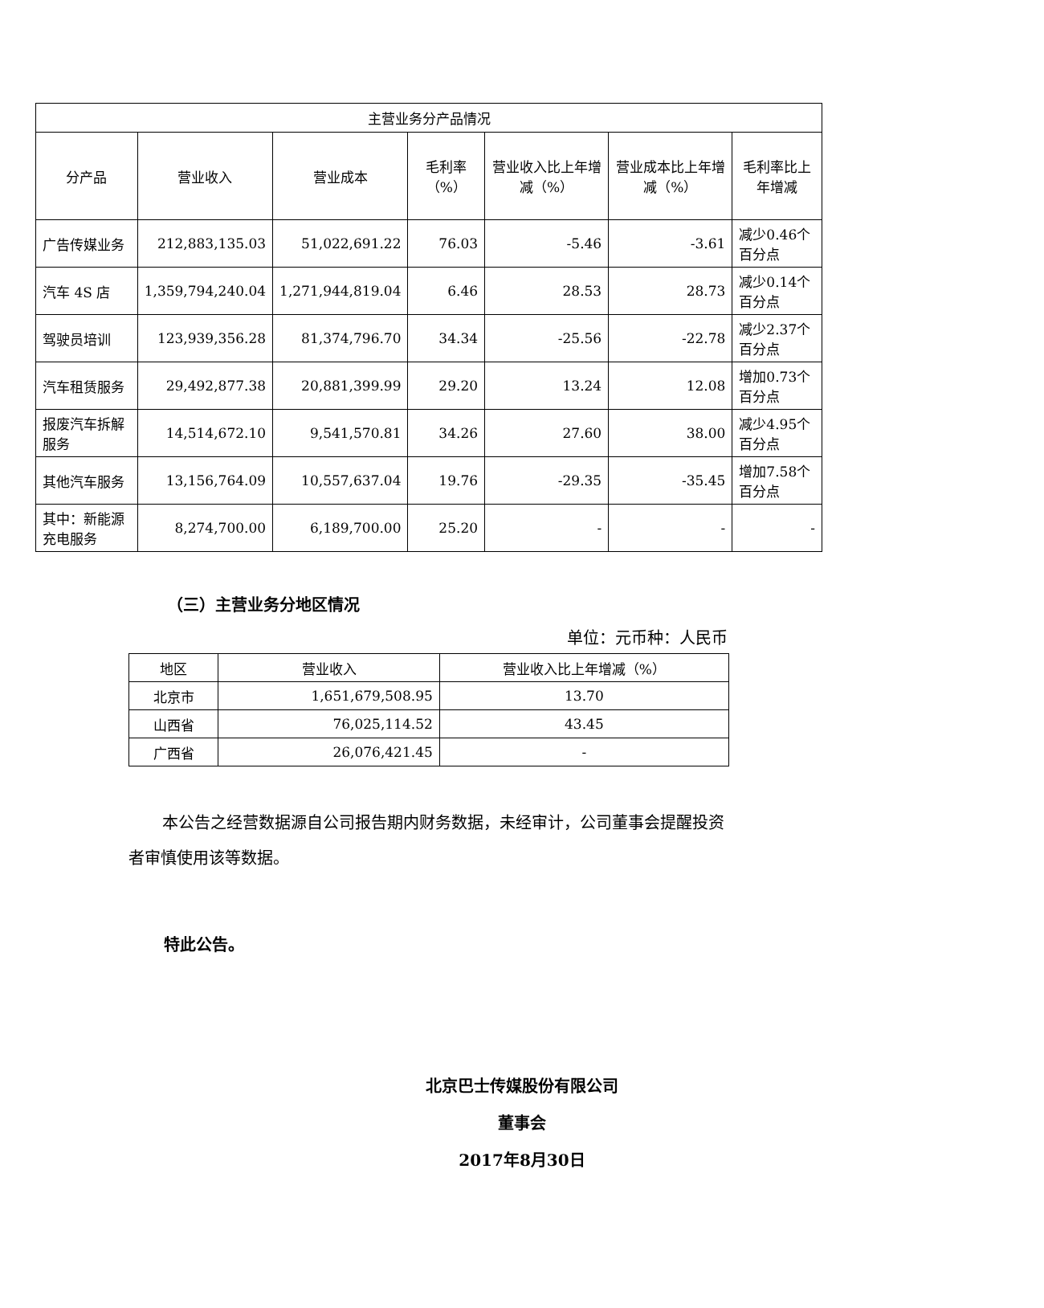| 主营业务分产品情况 | | | | | | |
| --- | --- | --- | --- | --- | --- | --- |
| 分产品 | 营业收入 | 营业成本 | 毛利率（%） | 营业收入比上年增减（%） | 营业成本比上年增减（%） | 毛利率比上年增减 |
| 广告传媒业务 | 212,883,135.03 | 51,022,691.22 | 76.03 | -5.46 | -3.61 | 减少0.46个百分点 |
| 汽车 4S 店 | 1,359,794,240.04 | 1,271,944,819.04 | 6.46 | 28.53 | 28.73 | 减少0.14个百分点 |
| 驾驶员培训 | 123,939,356.28 | 81,374,796.70 | 34.34 | -25.56 | -22.78 | 减少2.37个百分点 |
| 汽车租赁服务 | 29,492,877.38 | 20,881,399.99 | 29.20 | 13.24 | 12.08 | 增加0.73个百分点 |
| 报废汽车拆解服务 | 14,514,672.10 | 9,541,570.81 | 34.26 | 27.60 | 38.00 | 减少4.95个百分点 |
| 其他汽车服务 | 13,156,764.09 | 10,557,637.04 | 19.76 | -29.35 | -35.45 | 增加7.58个百分点 |
| 其中：新能源充电服务 | 8,274,700.00 | 6,189,700.00 | 25.20 | - | - | - |
（三）主营业务分地区情况
单位：元币种：人民币
| 地区 | 营业收入 | 营业收入比上年增减（%） |
| --- | --- | --- |
| 北京市 | 1,651,679,508.95 | 13.70 |
| 山西省 | 76,025,114.52 | 43.45 |
| 广西省 | 26,076,421.45 | - |
本公告之经营数据源自公司报告期内财务数据，未经审计，公司董事会提醒投资者审慎使用该等数据。
特此公告。
北京巴士传媒股份有限公司
董事会
2017年8月30日